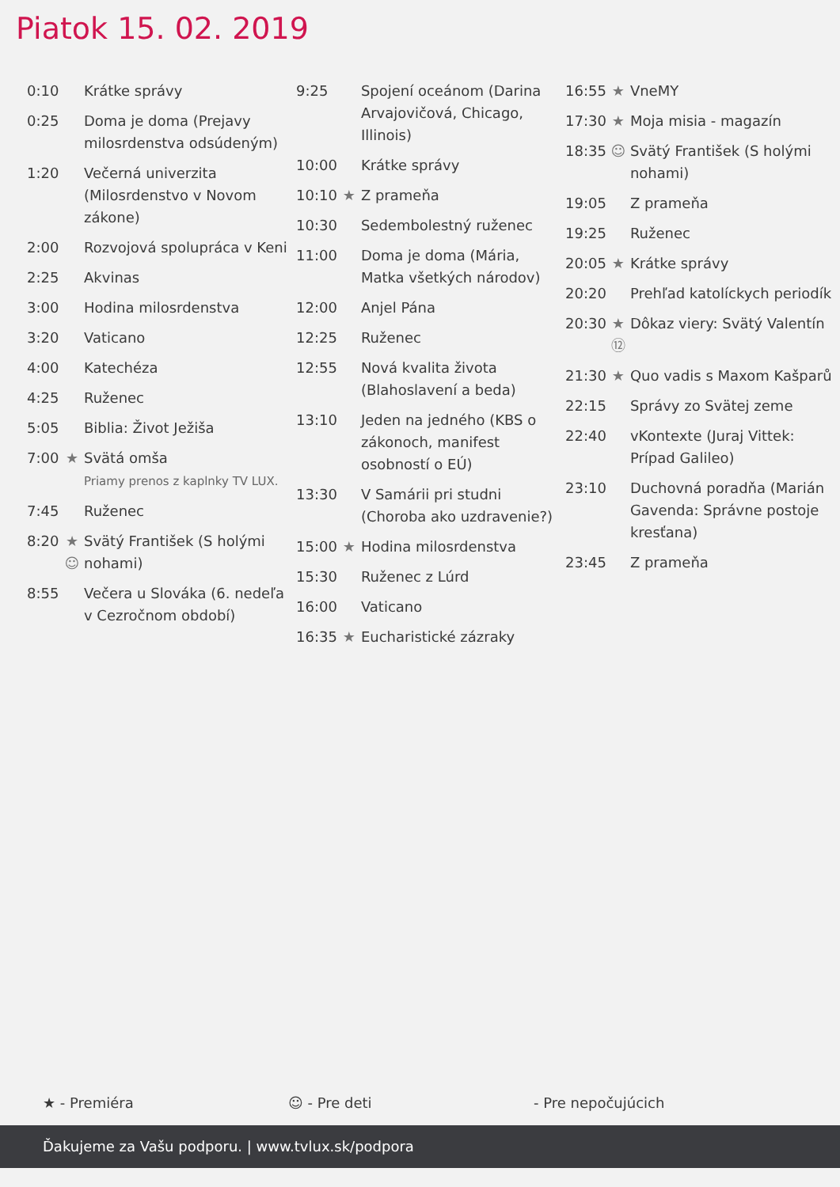Piatok 15. 02. 2019
| 0:10 | | Krátke správy |
| 0:25 | | Doma je doma (Prejavy milosrdenstva odsúdeným) |
| 1:20 | | Večerná univerzita (Milosrdenstvo v Novom zákone) |
| 2:00 | | Rozvojová spolupráca v Keni |
| 2:25 | | Akvinas |
| 3:00 | | Hodina milosrdenstva |
| 3:20 | | Vaticano |
| 4:00 | | Katechéza |
| 4:25 | | Ruženec |
| 5:05 | | Biblia: Život Ježiša |
| 7:00 | ★ | Svätá omša Priamy prenos z kaplnky TV LUX. |
| 7:45 | | Ruženec |
| 8:20 | ★ ☺ | Svätý František (S holými nohami) |
| 8:55 | | Večera u Slováka (6. nedeľa v Cezročnom období) |
| 9:25 | | Spojení oceánom (Darina Arvajovičová, Chicago, Illinois) |
| 10:00 | | Krátke správy |
| 10:10 | ★ | Z prameňa |
| 10:30 | | Sedembolestný ruženec |
| 11:00 | | Doma je doma (Mária, Matka všetkých národov) |
| 12:00 | | Anjel Pána |
| 12:25 | | Ruženec |
| 12:55 | | Nová kvalita života (Blahoslavení a beda) |
| 13:10 | | Jeden na jedného (KBS o zákonoch, manifest osobností o EÚ) |
| 13:30 | | V Samárii pri studni (Choroba ako uzdravenie?) |
| 15:00 | ★ | Hodina milosrdenstva |
| 15:30 | | Ruženec z Lúrd |
| 16:00 | | Vaticano |
| 16:35 | ★ | Eucharistické zázraky |
| 16:55 | ★ | VneMY |
| 17:30 | ★ | Moja misia - magazín |
| 18:35 | ☺ | Svätý František (S holými nohami) |
| 19:05 | | Z prameňa |
| 19:25 | | Ruženec |
| 20:05 | ★ | Krátke správy |
| 20:20 | | Prehľad katolíckych periodík |
| 20:30 | ★ ⑫ | Dôkaz viery: Svätý Valentín |
| 21:30 | ★ | Quo vadis s Maxom Kašparů |
| 22:15 | | Správy zo Svätej zeme |
| 22:40 | | vKontexte (Juraj Vittek: Prípad Galileo) |
| 23:10 | | Duchovná poradňa (Marián Gavenda: Správne postoje kresťana) |
| 23:45 | | Z prameňa |
★ - Premiéra ☺ - Pre deti - Pre nepočujúcich
Ďakujeme za Vašu podporu. | www.tvlux.sk/podpora